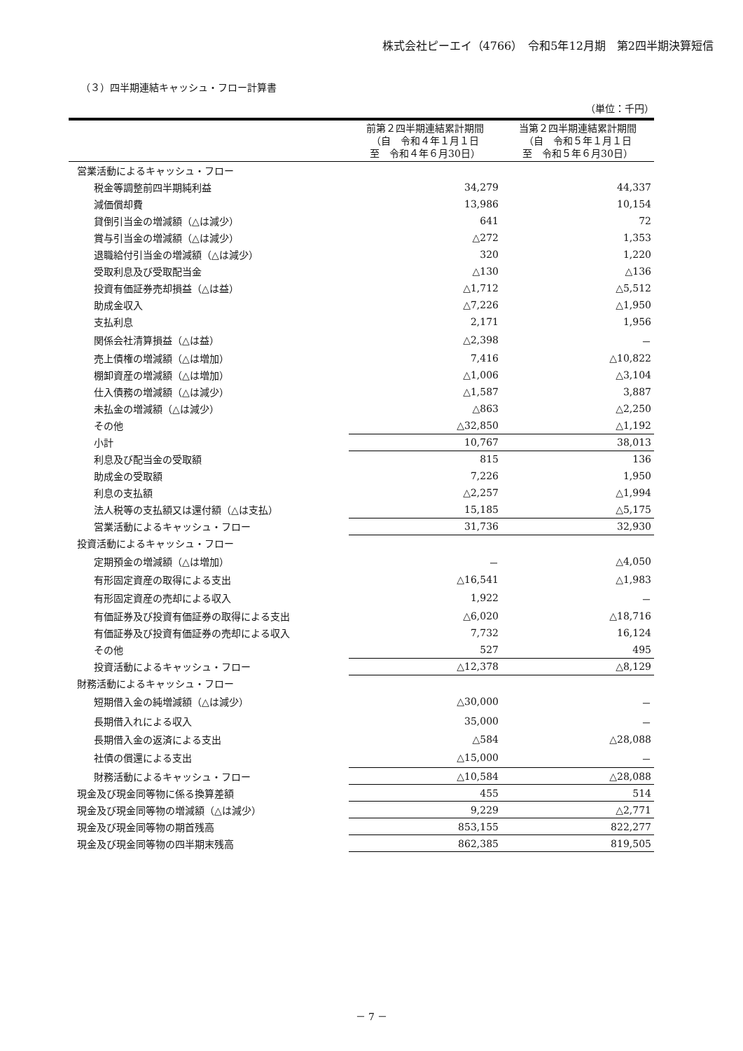株式会社ピーエイ（4766）　令和5年12月期　第2四半期決算短信
（３）四半期連結キャッシュ・フロー計算書
（単位：千円）
| | 前第２四半期連結累計期間 （自 令和４年１月１日 至 令和４年６月30日） | 当第２四半期連結累計期間 （自 令和５年１月１日 至 令和５年６月30日） |
| --- | --- | --- |
| 営業活動によるキャッシュ・フロー | | |
| 税金等調整前四半期純利益 | 34,279 | 44,337 |
| 減価償却費 | 13,986 | 10,154 |
| 貸倒引当金の増減額（△は減少） | 641 | 72 |
| 賞与引当金の増減額（△は減少） | △272 | 1,353 |
| 退職給付引当金の増減額（△は減少） | 320 | 1,220 |
| 受取利息及び受取配当金 | △130 | △136 |
| 投資有価証券売却損益（△は益） | △1,712 | △5,512 |
| 助成金収入 | △7,226 | △1,950 |
| 支払利息 | 2,171 | 1,956 |
| 関係会社清算損益（△は益） | △2,398 | － |
| 売上債権の増減額（△は増加） | 7,416 | △10,822 |
| 棚卸資産の増減額（△は増加） | △1,006 | △3,104 |
| 仕入債務の増減額（△は減少） | △1,587 | 3,887 |
| 未払金の増減額（△は減少） | △863 | △2,250 |
| その他 | △32,850 | △1,192 |
| 小計 | 10,767 | 38,013 |
| 利息及び配当金の受取額 | 815 | 136 |
| 助成金の受取額 | 7,226 | 1,950 |
| 利息の支払額 | △2,257 | △1,994 |
| 法人税等の支払額又は還付額（△は支払） | 15,185 | △5,175 |
| 営業活動によるキャッシュ・フロー | 31,736 | 32,930 |
| 投資活動によるキャッシュ・フロー | | |
| 定期預金の増減額（△は増加） | － | △4,050 |
| 有形固定資産の取得による支出 | △16,541 | △1,983 |
| 有形固定資産の売却による収入 | 1,922 | － |
| 有価証券及び投資有価証券の取得による支出 | △6,020 | △18,716 |
| 有価証券及び投資有価証券の売却による収入 | 7,732 | 16,124 |
| その他 | 527 | 495 |
| 投資活動によるキャッシュ・フロー | △12,378 | △8,129 |
| 財務活動によるキャッシュ・フロー | | |
| 短期借入金の純増減額（△は減少） | △30,000 | － |
| 長期借入れによる収入 | 35,000 | － |
| 長期借入金の返済による支出 | △584 | △28,088 |
| 社債の償還による支出 | △15,000 | － |
| 財務活動によるキャッシュ・フロー | △10,584 | △28,088 |
| 現金及び現金同等物に係る換算差額 | 455 | 514 |
| 現金及び現金同等物の増減額（△は減少） | 9,229 | △2,771 |
| 現金及び現金同等物の期首残高 | 853,155 | 822,277 |
| 現金及び現金同等物の四半期末残高 | 862,385 | 819,505 |
－ 7 －